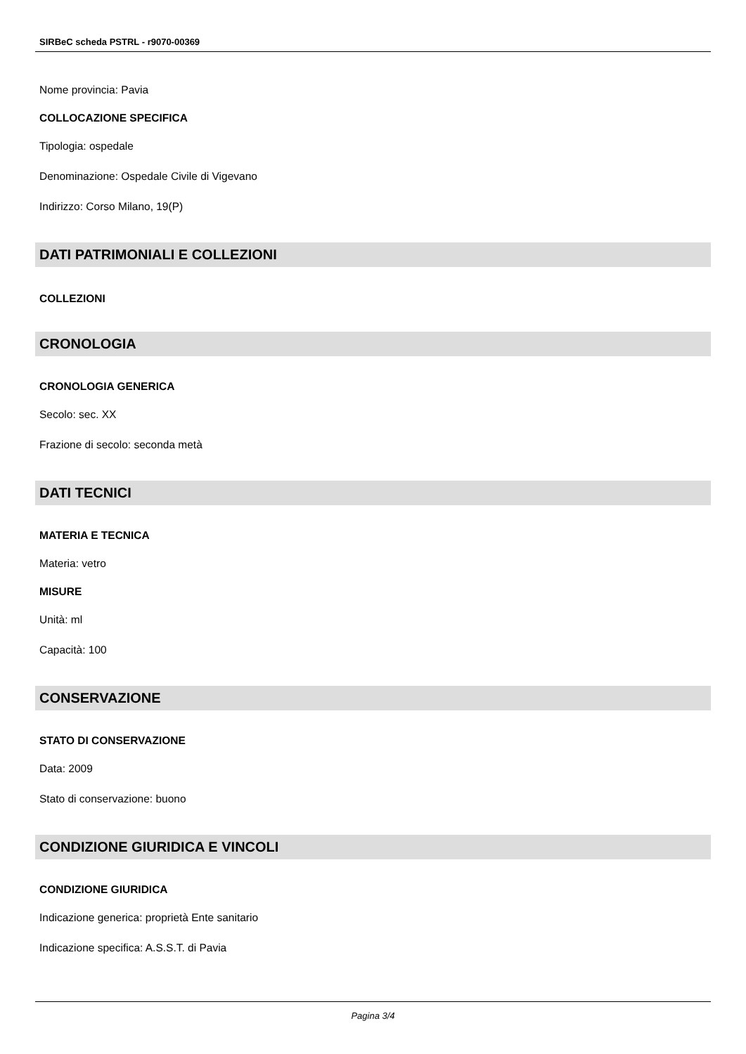SIRBeC scheda PSTRL - r9070-00369
Nome provincia: Pavia
COLLOCAZIONE SPECIFICA
Tipologia: ospedale
Denominazione: Ospedale Civile di Vigevano
Indirizzo: Corso Milano, 19(P)
DATI PATRIMONIALI E COLLEZIONI
COLLEZIONI
CRONOLOGIA
CRONOLOGIA GENERICA
Secolo: sec. XX
Frazione di secolo: seconda metà
DATI TECNICI
MATERIA E TECNICA
Materia: vetro
MISURE
Unità: ml
Capacità: 100
CONSERVAZIONE
STATO DI CONSERVAZIONE
Data: 2009
Stato di conservazione: buono
CONDIZIONE GIURIDICA E VINCOLI
CONDIZIONE GIURIDICA
Indicazione generica: proprietà Ente sanitario
Indicazione specifica: A.S.S.T. di Pavia
Pagina 3/4